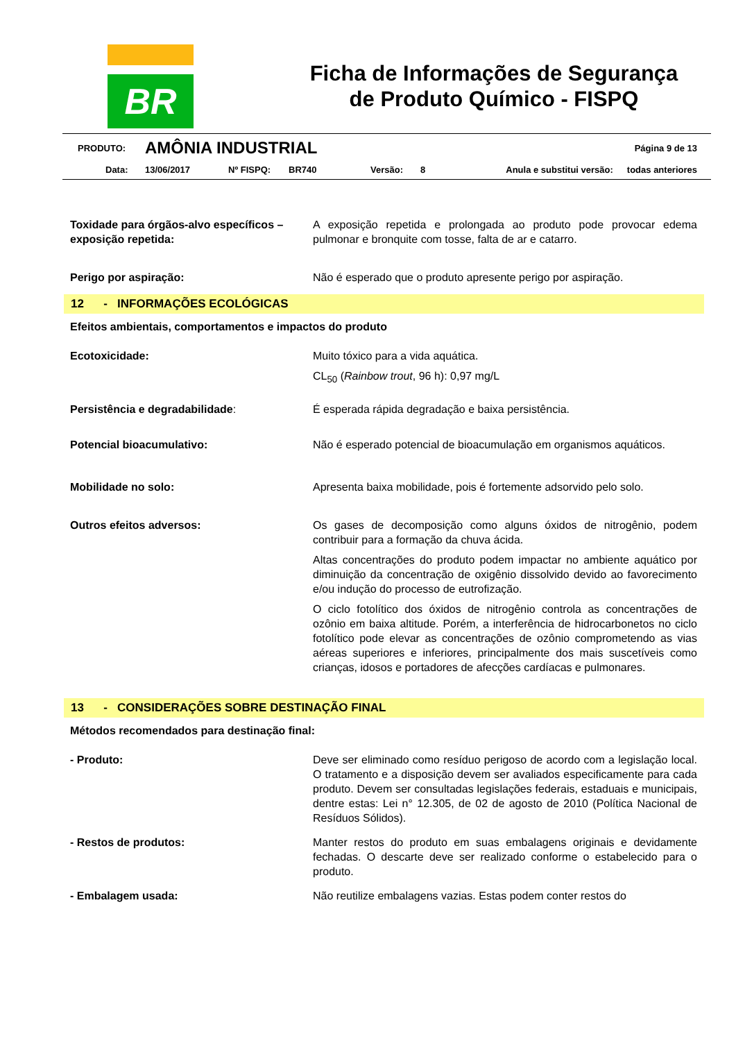BR
Ficha de Informações de Segurança
de Produto Químico - FISPQ
PRODUTO: AMÔNIA INDUSTRIAL Página 9 de 13
Data: 13/06/2017 Nº FISPQ: BR740 Versão: 8 Anula e substitui versão: todas anteriores
Toxidade para órgãos-alvo específicos – exposição repetida:
A exposição repetida e prolongada ao produto pode provocar edema pulmonar e bronquite com tosse, falta de ar e catarro.
Perigo por aspiração: Não é esperado que o produto apresente perigo por aspiração.
12 - INFORMAÇÕES ECOLÓGICAS
Efeitos ambientais, comportamentos e impactos do produto
Ecotoxicidade: Muito tóxico para a vida aquática.
CL<sub>50</sub> (Rainbow trout, 96 h): 0,97 mg/L
Persistência e degradabilidade: É esperada rápida degradação e baixa persistência.
Potencial bioacumulativo: Não é esperado potencial de bioacumulação em organismos aquáticos.
Mobilidade no solo: Apresenta baixa mobilidade, pois é fortemente adsorvido pelo solo.
Outros efeitos adversos: Os gases de decomposição como alguns óxidos de nitrogênio, podem contribuir para a formação da chuva ácida.
Altas concentrações do produto podem impactar no ambiente aquático por diminuição da concentração de oxigênio dissolvido devido ao favorecimento e/ou indução do processo de eutrofização.
O ciclo fotolítico dos óxidos de nitrogênio controla as concentrações de ozônio em baixa altitude. Porém, a interferência de hidrocarbonetos no ciclo fotolítico pode elevar as concentrações de ozônio comprometendo as vias aéreas superiores e inferiores, principalmente dos mais suscetíveis como crianças, idosos e portadores de afecções cardíacas e pulmonares.
13 - CONSIDERAÇÕES SOBRE DESTINAÇÃO FINAL
Métodos recomendados para destinação final:
- Produto: Deve ser eliminado como resíduo perigoso de acordo com a legislação local. O tratamento e a disposição devem ser avaliados especificamente para cada produto. Devem ser consultadas legislações federais, estaduais e municipais, dentre estas: Lei n° 12.305, de 02 de agosto de 2010 (Política Nacional de Resíduos Sólidos).
- Restos de produtos: Manter restos do produto em suas embalagens originais e devidamente fechadas. O descarte deve ser realizado conforme o estabelecido para o produto.
- Embalagem usada: Não reutilize embalagens vazias. Estas podem conter restos do